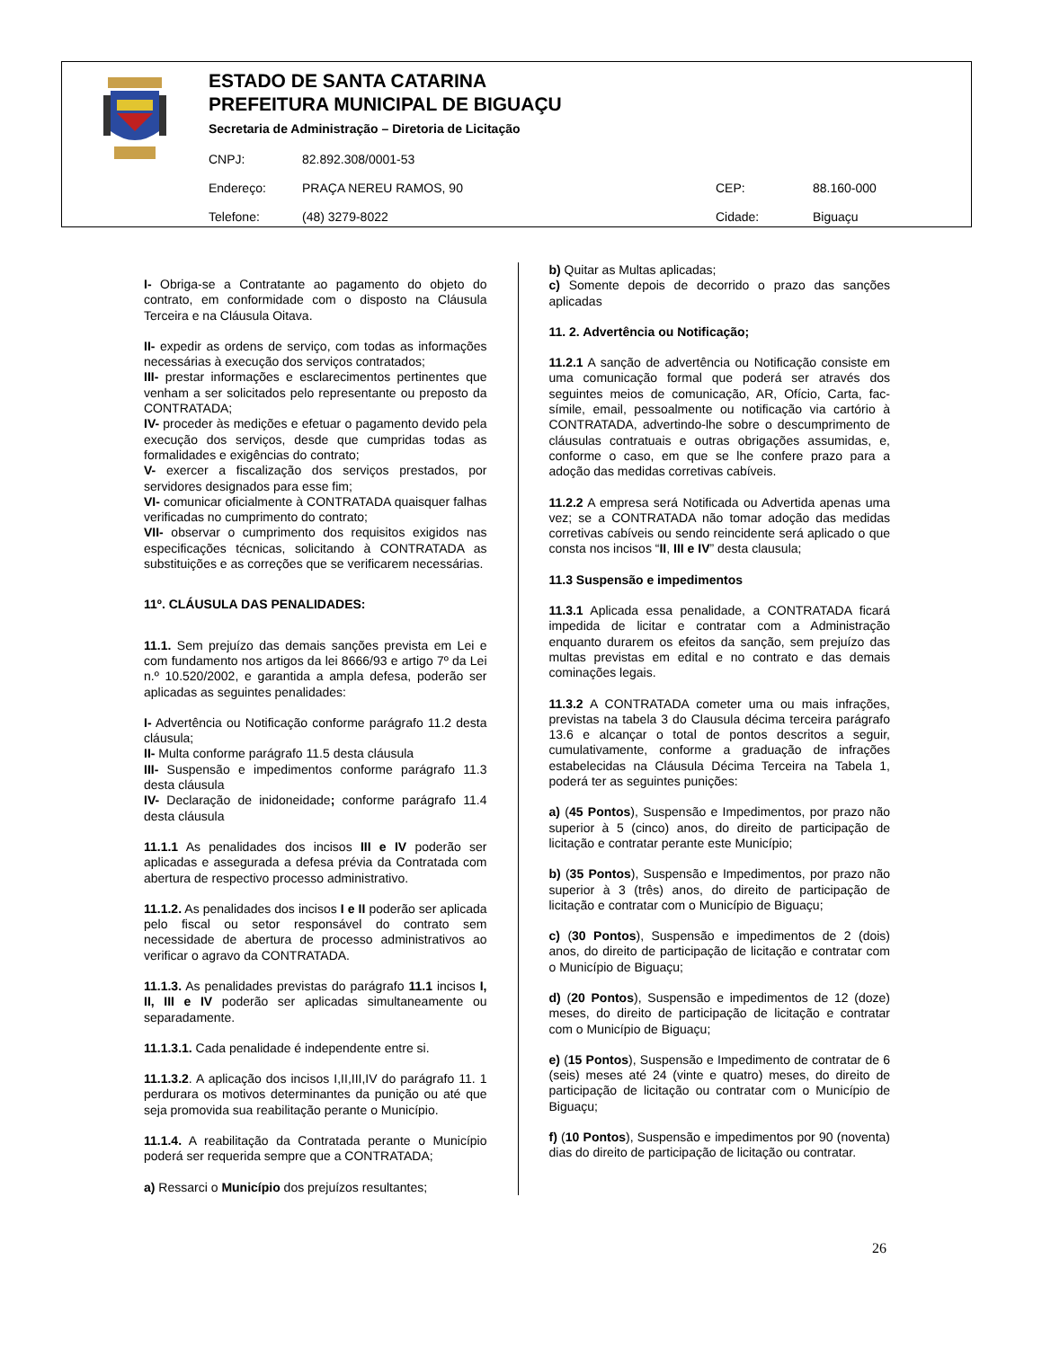ESTADO DE SANTA CATARINA
PREFEITURA MUNICIPAL DE BIGUAÇU
Secretaria de Administração – Diretoria de Licitação
| CNPJ: | 82.892.308/0001-53 | | |
| Endereço: | PRAÇA NEREU RAMOS, 90 | CEP: | 88.160-000 |
| Telefone: | (48) 3279-8022 | Cidade: | Biguaçu |
I- Obriga-se a Contratante ao pagamento do objeto do contrato, em conformidade com o disposto na Cláusula Terceira e na Cláusula Oitava.
II- expedir as ordens de serviço, com todas as informações necessárias à execução dos serviços contratados;
III- prestar informações e esclarecimentos pertinentes que venham a ser solicitados pelo representante ou preposto da CONTRATADA;
IV- proceder às medições e efetuar o pagamento devido pela execução dos serviços, desde que cumpridas todas as formalidades e exigências do contrato;
V- exercer a fiscalização dos serviços prestados, por servidores designados para esse fim;
VI- comunicar oficialmente à CONTRATADA quaisquer falhas verificadas no cumprimento do contrato;
VII- observar o cumprimento dos requisitos exigidos nas especificações técnicas, solicitando à CONTRATADA as substituições e as correções que se verificarem necessárias.
11º. CLÁUSULA DAS PENALIDADES:
11.1. Sem prejuízo das demais sanções prevista em Lei e com fundamento nos artigos da lei 8666/93 e artigo 7º da Lei n.º 10.520/2002, e garantida a ampla defesa, poderão ser aplicadas as seguintes penalidades:
I- Advertência ou Notificação conforme parágrafo 11.2 desta cláusula;
II- Multa conforme parágrafo 11.5 desta cláusula
III- Suspensão e impedimentos conforme parágrafo 11.3 desta cláusula
IV- Declaração de inidoneidade; conforme parágrafo 11.4 desta cláusula
11.1.1 As penalidades dos incisos III e IV poderão ser aplicadas e assegurada a defesa prévia da Contratada com abertura de respectivo processo administrativo.
11.1.2. As penalidades dos incisos I e II poderão ser aplicada pelo fiscal ou setor responsável do contrato sem necessidade de abertura de processo administrativos ao verificar o agravo da CONTRATADA.
11.1.3. As penalidades previstas do parágrafo 11.1 incisos I, II, III e IV poderão ser aplicadas simultaneamente ou separadamente.
11.1.3.1. Cada penalidade é independente entre si.
11.1.3.2. A aplicação dos incisos I,II,III,IV do parágrafo 11. 1 perdurara os motivos determinantes da punição ou até que seja promovida sua reabilitação perante o Município.
11.1.4. A reabilitação da Contratada perante o Município poderá ser requerida sempre que a CONTRATADA;
a) Ressarci o Município dos prejuízos resultantes;
b) Quitar as Multas aplicadas;
c) Somente depois de decorrido o prazo das sanções aplicadas
11. 2. Advertência ou Notificação;
11.2.1 A sanção de advertência ou Notificação consiste em uma comunicação formal que poderá ser através dos seguintes meios de comunicação, AR, Ofício, Carta, fac-símile, email, pessoalmente ou notificação via cartório à CONTRATADA, advertindo-lhe sobre o descumprimento de cláusulas contratuais e outras obrigações assumidas, e, conforme o caso, em que se lhe confere prazo para a adoção das medidas corretivas cabíveis.
11.2.2 A empresa será Notificada ou Advertida apenas uma vez; se a CONTRATADA não tomar adoção das medidas corretivas cabíveis ou sendo reincidente será aplicado o que consta nos incisos “II, III e IV” desta clausula;
11.3 Suspensão e impedimentos
11.3.1 Aplicada essa penalidade, a CONTRATADA ficará impedida de licitar e contratar com a Administração enquanto durarem os efeitos da sanção, sem prejuízo das multas previstas em edital e no contrato e das demais cominações legais.
11.3.2 A CONTRATADA cometer uma ou mais infrações, previstas na tabela 3 do Clausula décima terceira parágrafo 13.6 e alcançar o total de pontos descritos a seguir, cumulativamente, conforme a graduação de infrações estabelecidas na Cláusula Décima Terceira na Tabela 1, poderá ter as seguintes punições:
a) (45 Pontos), Suspensão e Impedimentos, por prazo não superior à 5 (cinco) anos, do direito de participação de licitação e contratar perante este Município;
b) (35 Pontos), Suspensão e Impedimentos, por prazo não superior à 3 (três) anos, do direito de participação de licitação e contratar com o Município de Biguaçu;
c) (30 Pontos), Suspensão e impedimentos de 2 (dois) anos, do direito de participação de licitação e contratar com o Município de Biguaçu;
d) (20 Pontos), Suspensão e impedimentos de 12 (doze) meses, do direito de participação de licitação e contratar com o Município de Biguaçu;
e) (15 Pontos), Suspensão e Impedimento de contratar de 6 (seis) meses até 24 (vinte e quatro) meses, do direito de participação de licitação ou contratar com o Município de Biguaçu;
f) (10 Pontos), Suspensão e impedimentos por 90 (noventa) dias do direito de participação de licitação ou contratar.
26